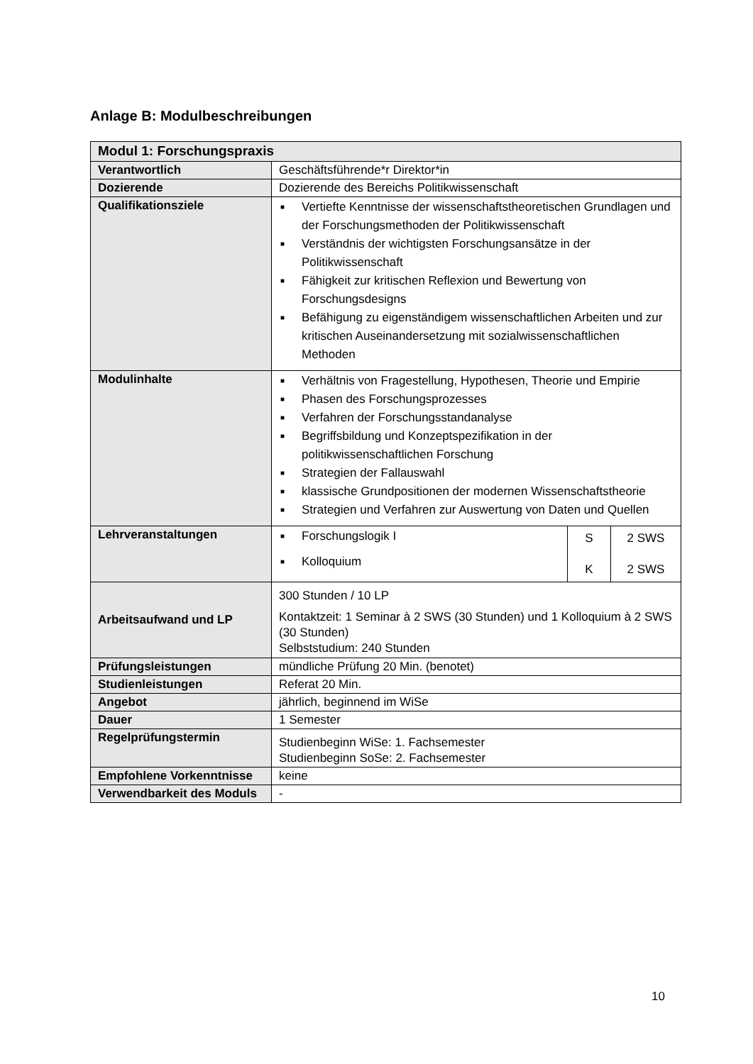Anlage B: Modulbeschreibungen
| Modul 1: Forschungspraxis | | |
| Verantwortlich | Geschäftsführende*r Direktor*in | |
| Dozierende | Dozierende des Bereichs Politikwissenschaft | |
| Qualifikationsziele | ■ Vertiefte Kenntnisse der wissenschaftstheoretischen Grundlagen und der Forschungsmethoden der Politikwissenschaft ■ Verständnis der wichtigsten Forschungsansätze in der Politikwissenschaft ■ Fähigkeit zur kritischen Reflexion und Bewertung von Forschungsdesigns ■ Befähigung zu eigenständigem wissenschaftlichen Arbeiten und zur kritischen Auseinandersetzung mit sozialwissenschaftlichen Methoden | |
| Modulinhalte | ■ Verhältnis von Fragestellung, Hypothesen, Theorie und Empirie ■ Phasen des Forschungsprozesses ■ Verfahren der Forschungsstandanalyse ■ Begriffsbildung und Konzeptspezifikation in der politikwissenschaftlichen Forschung ■ Strategien der Fallauswahl ■ klassische Grundpositionen der modernen Wissenschaftstheorie ■ Strategien und Verfahren zur Auswertung von Daten und Quellen | |
| Lehrveranstaltungen | ■ Forschungslogik I ■ Kolloquium | / S K / 2 SWS 2 SWS / |
| Arbeitsaufwand und LP | 300 Stunden / 10 LP Kontaktzeit: 1 Seminar à 2 SWS (30 Stunden) und 1 Kolloquium à 2 SWS (30 Stunden) Selbststudium: 240 Stunden | |
| Prüfungsleistungen | mündliche Prüfung 20 Min. (benotet) | |
| Studienleistungen | Referat 20 Min. | |
| Angebot | jährlich, beginnend im WiSe | |
| Dauer | 1 Semester | |
| Regelprüfungstermin | Studienbeginn WiSe: 1. Fachsemester Studienbeginn SoSe: 2. Fachsemester | |
| Empfohlene Vorkenntnisse | keine | |
| Verwendbarkeit des Moduls | - | |
10